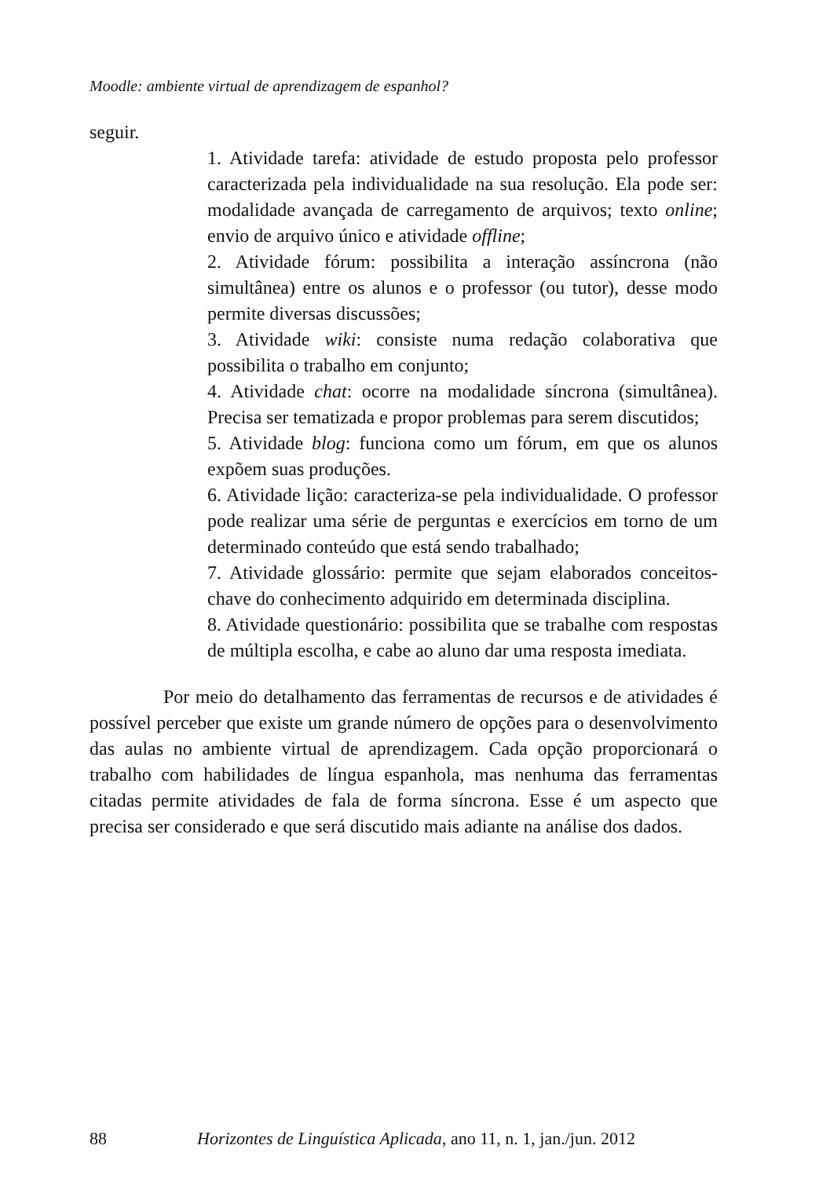Moodle: ambiente virtual de aprendizagem de espanhol?
seguir.
1. Atividade tarefa: atividade de estudo proposta pelo professor caracterizada pela individualidade na sua resolução. Ela pode ser: modalidade avançada de carregamento de arquivos; texto online; envio de arquivo único e atividade offline;
2. Atividade fórum: possibilita a interação assíncrona (não simultânea) entre os alunos e o professor (ou tutor), desse modo permite diversas discussões;
3. Atividade wiki: consiste numa redação colaborativa que possibilita o trabalho em conjunto;
4. Atividade chat: ocorre na modalidade síncrona (simultânea). Precisa ser tematizada e propor problemas para serem discutidos;
5. Atividade blog: funciona como um fórum, em que os alunos expõem suas produções.
6. Atividade lição: caracteriza-se pela individualidade. O professor pode realizar uma série de perguntas e exercícios em torno de um determinado conteúdo que está sendo trabalhado;
7. Atividade glossário: permite que sejam elaborados conceitos-chave do conhecimento adquirido em determinada disciplina.
8. Atividade questionário: possibilita que se trabalhe com respostas de múltipla escolha, e cabe ao aluno dar uma resposta imediata.
Por meio do detalhamento das ferramentas de recursos e de atividades é possível perceber que existe um grande número de opções para o desenvolvimento das aulas no ambiente virtual de aprendizagem. Cada opção proporcionará o trabalho com habilidades de língua espanhola, mas nenhuma das ferramentas citadas permite atividades de fala de forma síncrona. Esse é um aspecto que precisa ser considerado e que será discutido mais adiante na análise dos dados.
88 Horizontes de Linguística Aplicada, ano 11, n. 1, jan./jun. 2012